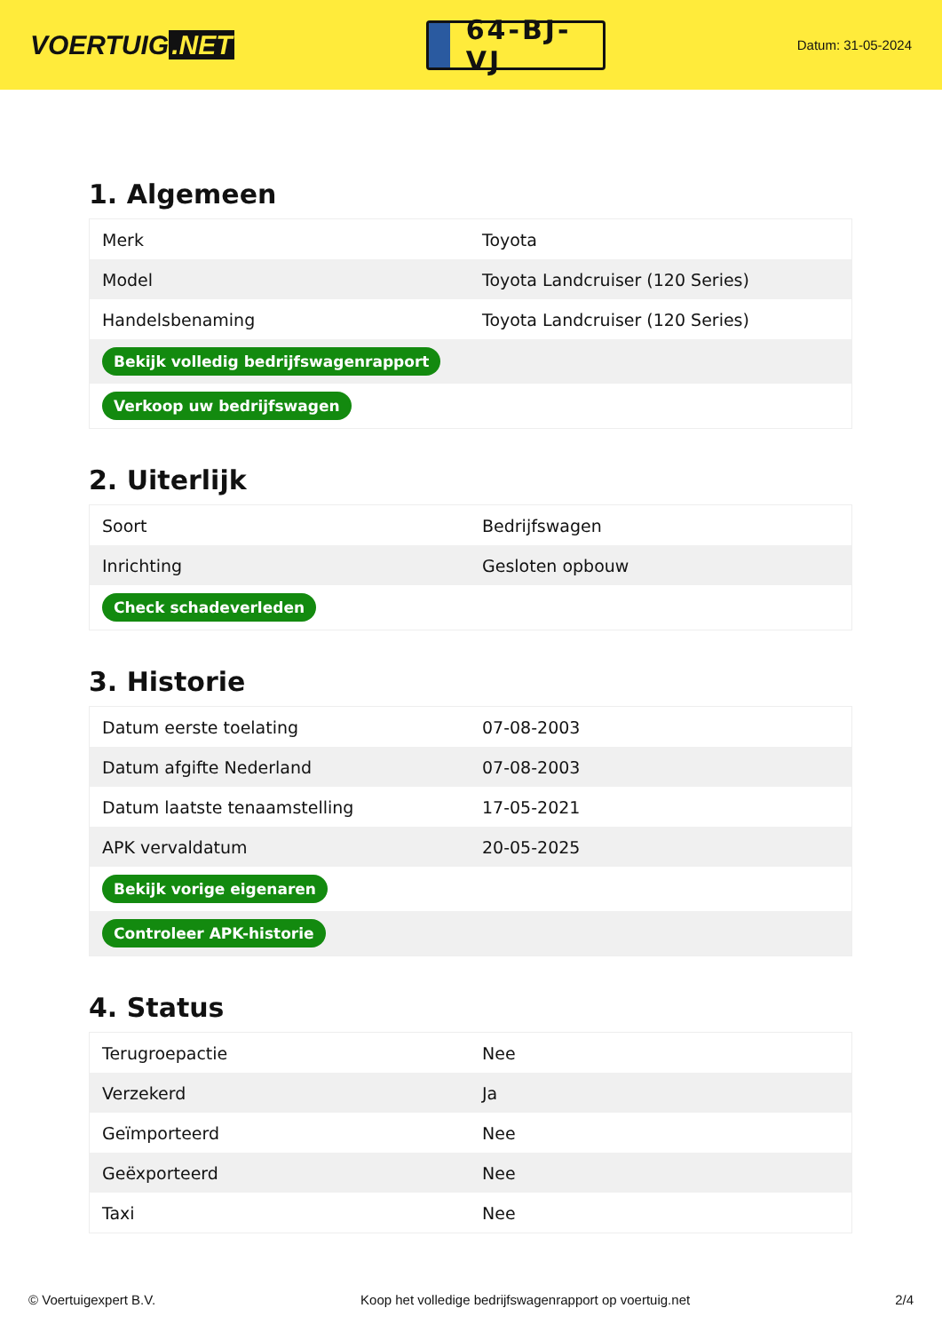VOERTUIG.NET
64-BJ-VJ
Datum: 31-05-2024
1. Algemeen
| Merk | Toyota |
| Model | Toyota Landcruiser (120 Series) |
| Handelsbenaming | Toyota Landcruiser (120 Series) |
| Bekijk volledig bedrijfswagenrapport | |
| Verkoop uw bedrijfswagen | |
2. Uiterlijk
| Soort | Bedrijfswagen |
| Inrichting | Gesloten opbouw |
| Check schadeverleden | |
3. Historie
| Datum eerste toelating | 07-08-2003 |
| Datum afgifte Nederland | 07-08-2003 |
| Datum laatste tenaamstelling | 17-05-2021 |
| APK vervaldatum | 20-05-2025 |
| Bekijk vorige eigenaren | |
| Controleer APK-historie | |
4. Status
| Terugroepactie | Nee |
| Verzekerd | Ja |
| Geïmporteerd | Nee |
| Geëxporteerd | Nee |
| Taxi | Nee |
© Voertuigexpert B.V. Koop het volledige bedrijfswagenrapport op voertuig.net 2/4